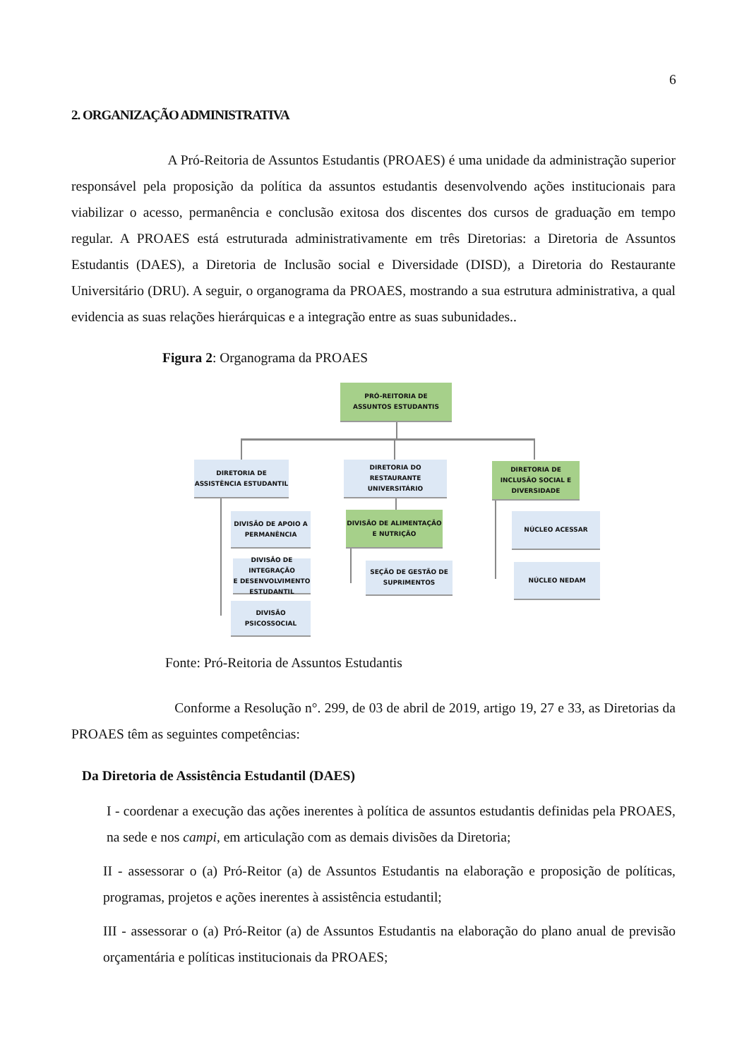6
2. ORGANIZAÇÃO ADMINISTRATIVA
       A Pró-Reitoria de Assuntos Estudantis (PROAES) é uma unidade da administração superior responsável pela proposição da política da assuntos estudantis desenvolvendo ações institucionais para viabilizar o acesso, permanência e conclusão exitosa dos discentes dos cursos de graduação em tempo regular. A PROAES está estruturada administrativamente em três Diretorias: a Diretoria de Assuntos Estudantis (DAES), a Diretoria de Inclusão social e Diversidade (DISD), a Diretoria do Restaurante Universitário (DRU). A seguir, o organograma da PROAES, mostrando a sua estrutura administrativa, a qual evidencia as suas relações hierárquicas e a integração entre as suas subunidades..
Figura 2: Organograma da PROAES
PRÓ-REITORIA DE
ASSUNTOS ESTUDANTIS
DIRETORIA DE
ASSISTÊNCIA ESTUDANTIL
DIRETORIA DO
RESTAURANTE
UNIVERSITÁRIO
DIRETORIA DE
INCLUSÃO SOCIAL E
DIVERSIDADE
DIVISÃO DE APOIO A
PERMANÊNCIA
DIVISÃO DE INTEGRAÇÃO
E DESENVOLVIMENTO
ESTUDANTIL
DIVISÃO PSICOSSOCIAL
DIVISÃO DE ALIMENTAÇÃO
E NUTRIÇÃO
SEÇÃO DE GESTÃO DE
SUPRIMENTOS
NÚCLEO ACESSAR
NÚCLEO NEDAM
Fonte: Pró-Reitoria de Assuntos Estudantis
        Conforme a Resolução n°. 299, de 03 de abril de 2019, artigo 19, 27 e 33, as Diretorias da PROAES têm as seguintes competências:
Da Diretoria de Assistência Estudantil (DAES)
I - coordenar a execução das ações inerentes à política de assuntos estudantis definidas pela PROAES, na sede e nos campi, em articulação com as demais divisões da Diretoria;
II - assessorar o (a) Pró-Reitor (a) de Assuntos Estudantis na elaboração e proposição de políticas, programas, projetos e ações inerentes à assistência estudantil;
III - assessorar o (a) Pró-Reitor (a) de Assuntos Estudantis na elaboração do plano anual de previsão orçamentária e políticas institucionais da PROAES;